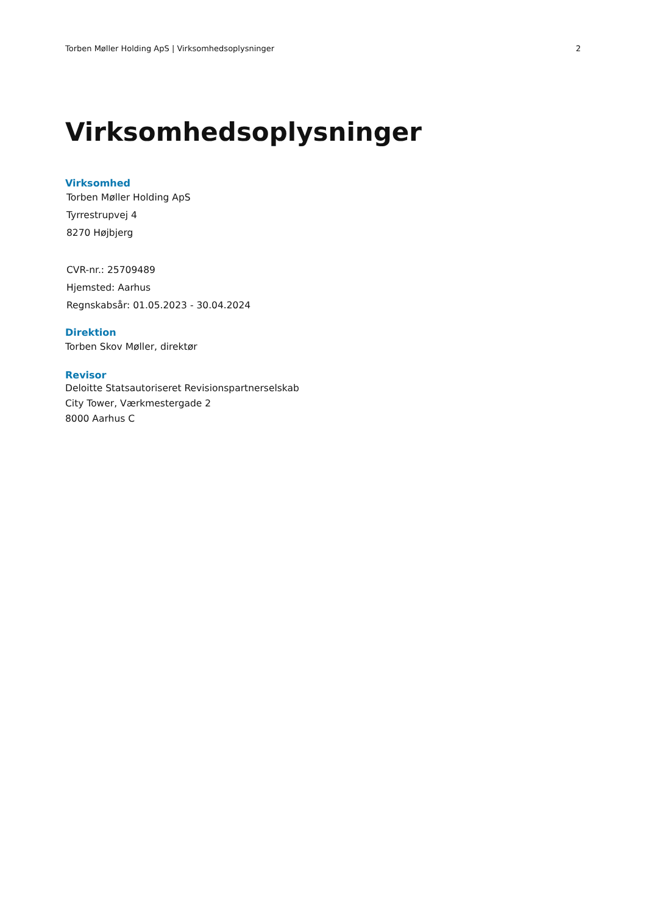Torben Møller Holding ApS | Virksomhedsoplysninger 2
Virksomhedsoplysninger
Virksomhed
Torben Møller Holding ApS
Tyrrestrupvej 4
8270 Højbjerg
CVR-nr.: 25709489
Hjemsted: Aarhus
Regnskabsår: 01.05.2023 - 30.04.2024
Direktion
Torben Skov Møller, direktør
Revisor
Deloitte Statsautoriseret Revisionspartnerselskab
City Tower, Værkmestergade 2
8000 Aarhus C